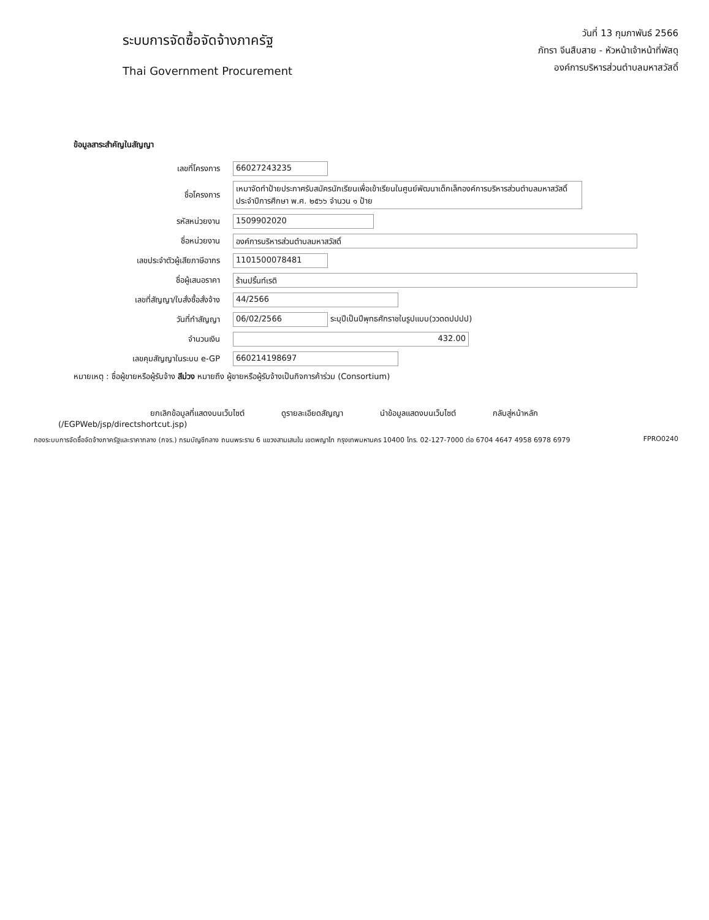ระบบการจัดซื้อจัดจ้างภาครัฐ
Thai Government Procurement
วันที่ 13 กุมภาพันธ์ 2566
ภัทรา จีนสืบสาย - หัวหน้าเจ้าหน้าที่พัสดุ
องค์การบริหารส่วนตำบลมหาสวัสดิ์
ข้อมูลสาระสำคัญในสัญญา
| เลขที่โครงการ | 66027243235 |
| ชื่อโครงการ | เหมาจัดทำป้ายประกาศรับสมัครนักเรียนเพื่อเข้าเรียนในศูนย์พัฒนาเด็กเล็กองค์การบริหารส่วนตำบลมหาสวัสดิ์ ประจำปีการศึกษา พ.ศ. ๒๕๖๖ จำนวน ๑ ป้าย |
| รหัสหน่วยงาน | 1509902020 |
| ชื่อหน่วยงาน | องค์การบริหารส่วนตำบลมหาสวัสดิ์ |
| เลขประจำตัวผู้เสียภาษีอากร | 1101500078481 |
| ชื่อผู้เสนอราคา | ร้านปริ้นท์เรดิ |
| เลขที่สัญญา/ใบสั่งซื้อสั่งจ้าง | 44/2566 |
| วันที่ทำสัญญา | 06/02/2566 ระบุปีเป็นปีพุทธศักราชในรูปแบบ(ววดดปปปป) |
| จำนวนเงิน | 432.00 |
| เลขคุมสัญญาในระบบ e-GP | 660214198697 |
หมายเหตุ : ชื่อผู้ขายหรือผู้รับจ้าง สีม่วง หมายถึง ผู้ขายหรือผู้รับจ้างเป็นกิจการค้าร่วม (Consortium)
ยกเลิกข้อมูลที่แสดงบนเว็บไซต์ ดูรายละเอียดสัญญา นำข้อมูลแสดงบนเว็บไซต์ กลับสู่หน้าหลัก
(/EGPWeb/jsp/directshortcut.jsp)
กองระบบการจัดซื้อจัดจ้างภาครัฐและราคากลาง (กจร.) กรมบัญชีกลาง ถนนพระราม 6 แขวงสามเสนใน เขตพญาไท กรุงเทพมหานคร 10400 โทร. 02-127-7000 ต่อ 6704 4647 4958 6978 6979 FPRO0240